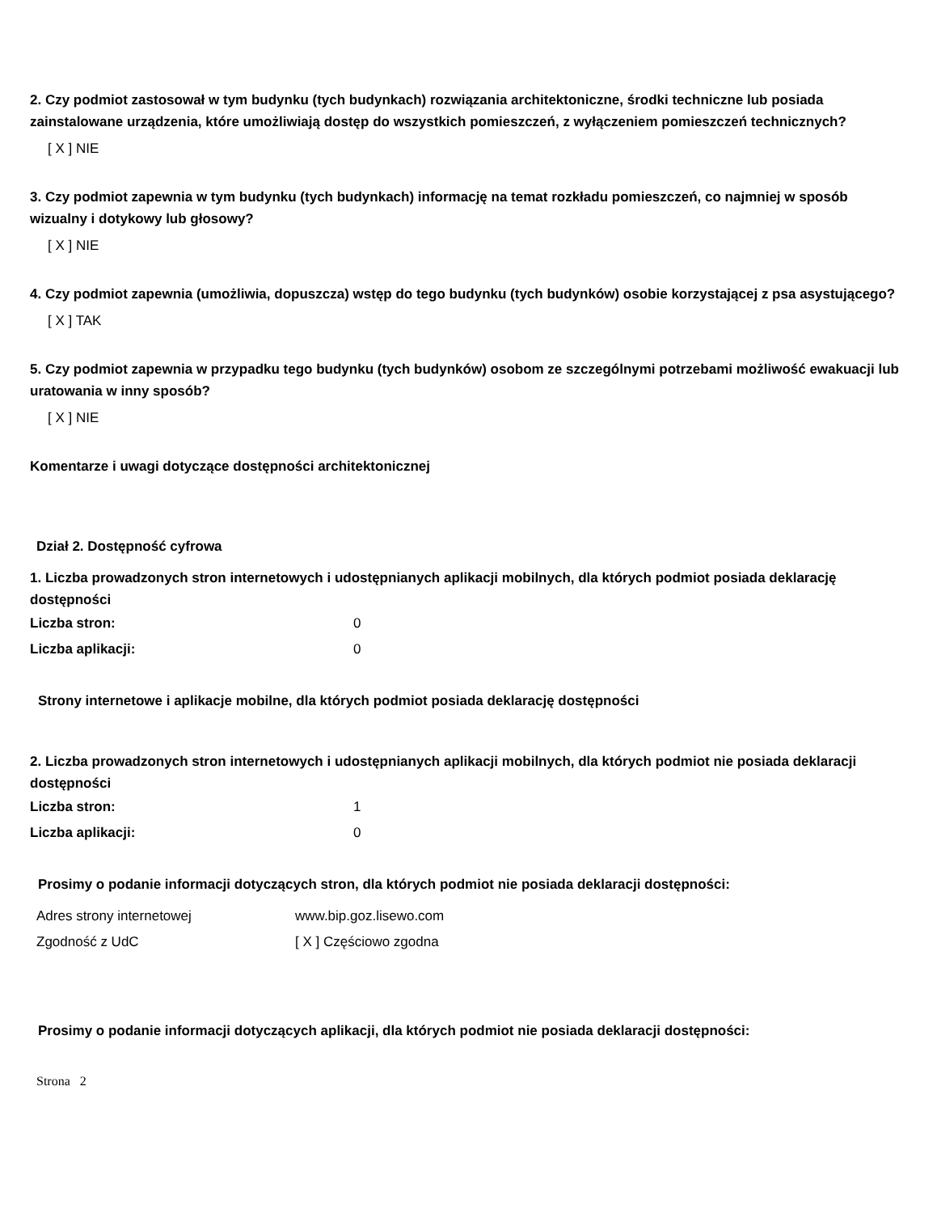2. Czy podmiot zastosował w tym budynku (tych budynkach) rozwiązania architektoniczne, środki techniczne lub posiada zainstalowane urządzenia, które umożliwiają dostęp do wszystkich pomieszczeń, z wyłączeniem pomieszczeń technicznych?
[ X ] NIE
3. Czy podmiot zapewnia w tym budynku (tych budynkach) informację na temat rozkładu pomieszczeń, co najmniej w sposób wizualny i dotykowy lub głosowy?
[ X ] NIE
4. Czy podmiot zapewnia (umożliwia, dopuszcza) wstęp do tego budynku (tych budynków) osobie korzystającej z psa asystującego?
[ X ] TAK
5. Czy podmiot zapewnia w przypadku tego budynku (tych budynków) osobom ze szczególnymi potrzebami możliwość ewakuacji lub uratowania w inny sposób?
[ X ] NIE
Komentarze i uwagi dotyczące dostępności architektonicznej
Dział 2. Dostępność cyfrowa
1. Liczba prowadzonych stron internetowych i udostępnianych aplikacji mobilnych, dla których podmiot posiada deklarację dostępności
Liczba stron: 0
Liczba aplikacji: 0
Strony internetowe i aplikacje mobilne, dla których podmiot posiada deklarację dostępności
2. Liczba prowadzonych stron internetowych i udostępnianych aplikacji mobilnych, dla których podmiot nie posiada deklaracji dostępności
Liczba stron: 1
Liczba aplikacji: 0
Prosimy o podanie informacji dotyczących stron, dla których podmiot nie posiada deklaracji dostępności:
Adres strony internetowej www.bip.goz.lisewo.com
Zgodność z UdC [ X ] Częściowo zgodna
Prosimy o podanie informacji dotyczących aplikacji, dla których podmiot nie posiada deklaracji dostępności:
Strona 2